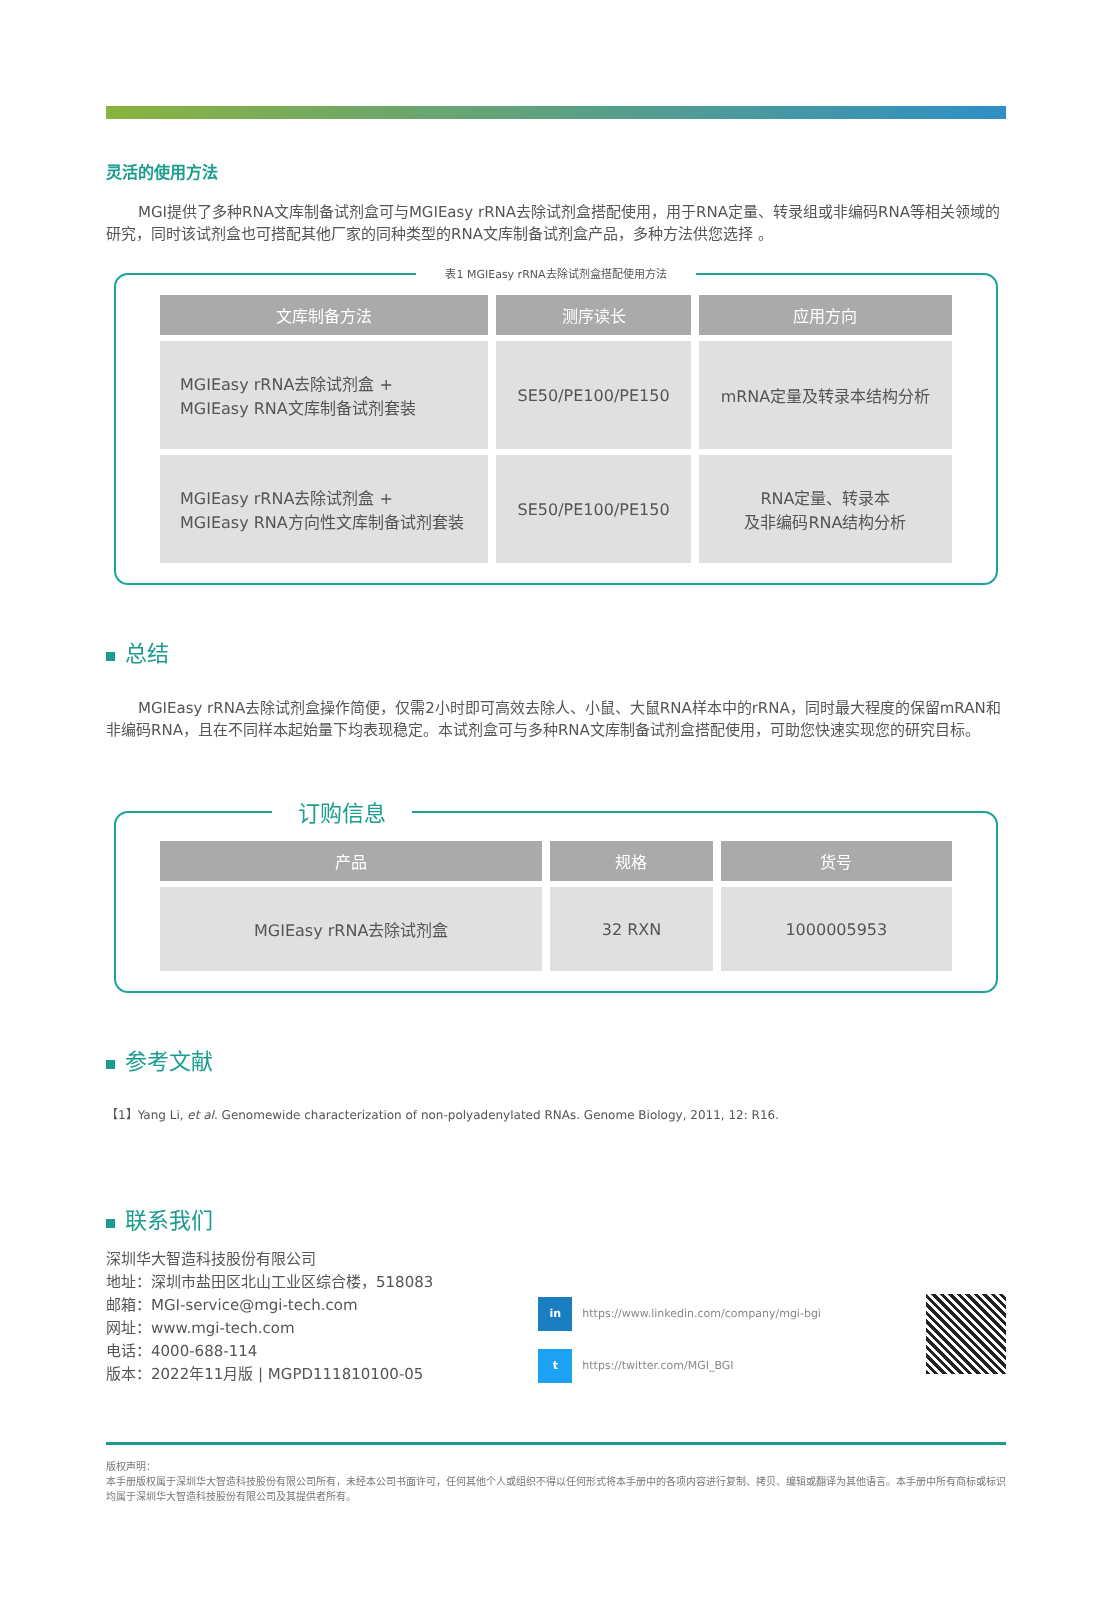灵活的使用方法
MGI提供了多种RNA文库制备试剂盒可与MGIEasy rRNA去除试剂盒搭配使用，用于RNA定量、转录组或非编码RNA等相关领域的研究，同时该试剂盒也可搭配其他厂家的同种类型的RNA文库制备试剂盒产品，多种方法供您选择 。
表1 MGIEasy rRNA去除试剂盒搭配使用方法
| 文库制备方法 | 测序读长 | 应用方向 |
| --- | --- | --- |
| MGIEasy rRNA去除试剂盒 + MGIEasy RNA文库制备试剂套装 | SE50/PE100/PE150 | mRNA定量及转录本结构分析 |
| MGIEasy rRNA去除试剂盒 + MGIEasy RNA方向性文库制备试剂套装 | SE50/PE100/PE150 | RNA定量、转录本 及非编码RNA结构分析 |
总结
MGIEasy rRNA去除试剂盒操作简便，仅需2小时即可高效去除人、小鼠、大鼠RNA样本中的rRNA，同时最大程度的保留mRAN和非编码RNA，且在不同样本起始量下均表现稳定。本试剂盒可与多种RNA文库制备试剂盒搭配使用，可助您快速实现您的研究目标。
订购信息
| 产品 | 规格 | 货号 |
| --- | --- | --- |
| MGIEasy rRNA去除试剂盒 | 32 RXN | 1000005953 |
参考文献
【1】Yang Li, et al. Genomewide characterization of non-polyadenylated RNAs. Genome Biology, 2011, 12: R16.
联系我们
深圳华大智造科技股份有限公司
地址：深圳市盐田区北山工业区综合楼，518083
邮箱：MGI-service@mgi-tech.com
网址：www.mgi-tech.com
电话：4000-688-114
版本：2022年11月版 | MGPD111810100-05
in https://www.linkedin.com/company/mgi-bgi
t https://twitter.com/MGI_BGI
版权声明：
本手册版权属于深圳华大智造科技股份有限公司所有，未经本公司书面许可，任何其他个人或组织不得以任何形式将本手册中的各项内容进行复制、拷贝、编辑或翻译为其他语言。本手册中所有商标或标识均属于深圳华大智造科技股份有限公司及其提供者所有。